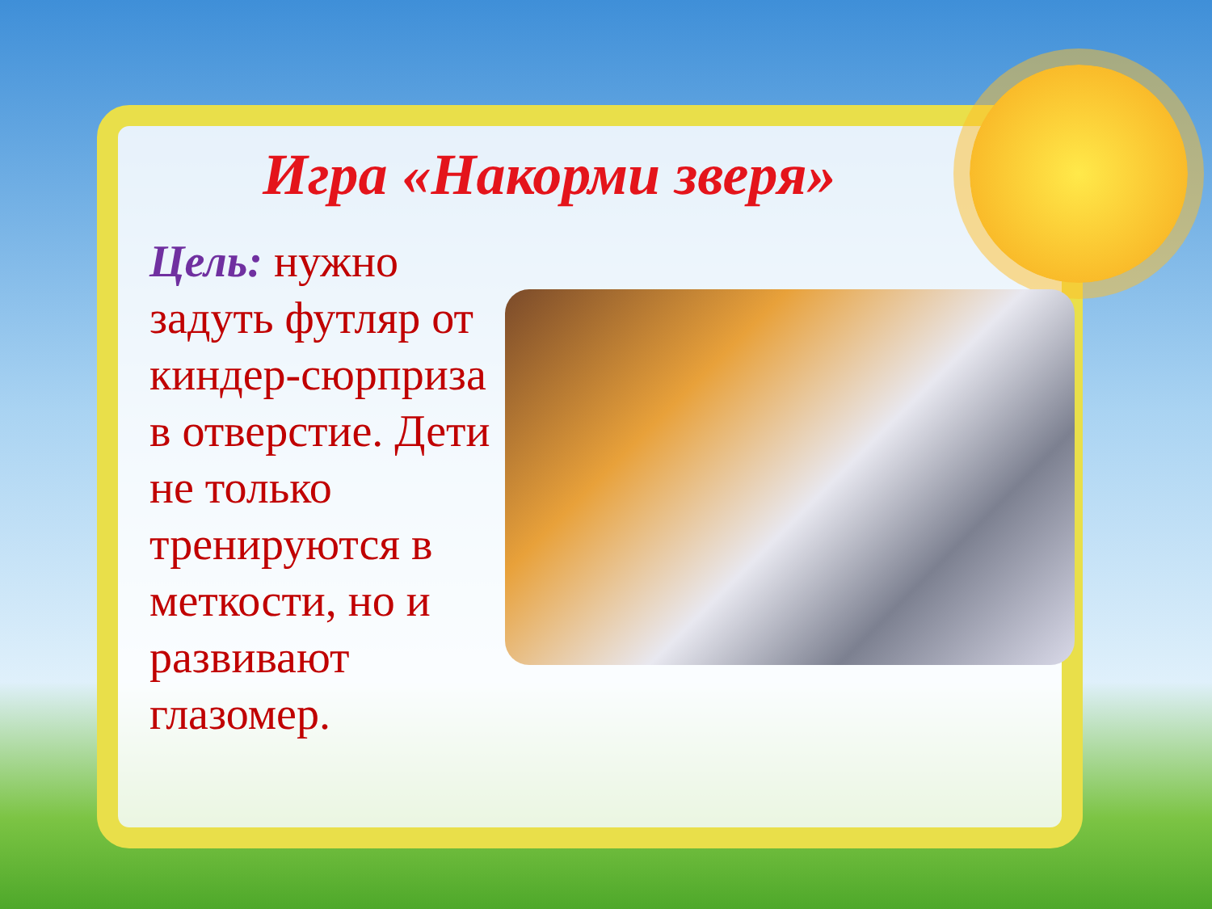Игра «Накорми зверя»
Цель: нужно задуть футляр от киндер-сюрприза в отверстие. Дети не только тренируются в меткости, но и развивают глазомер.